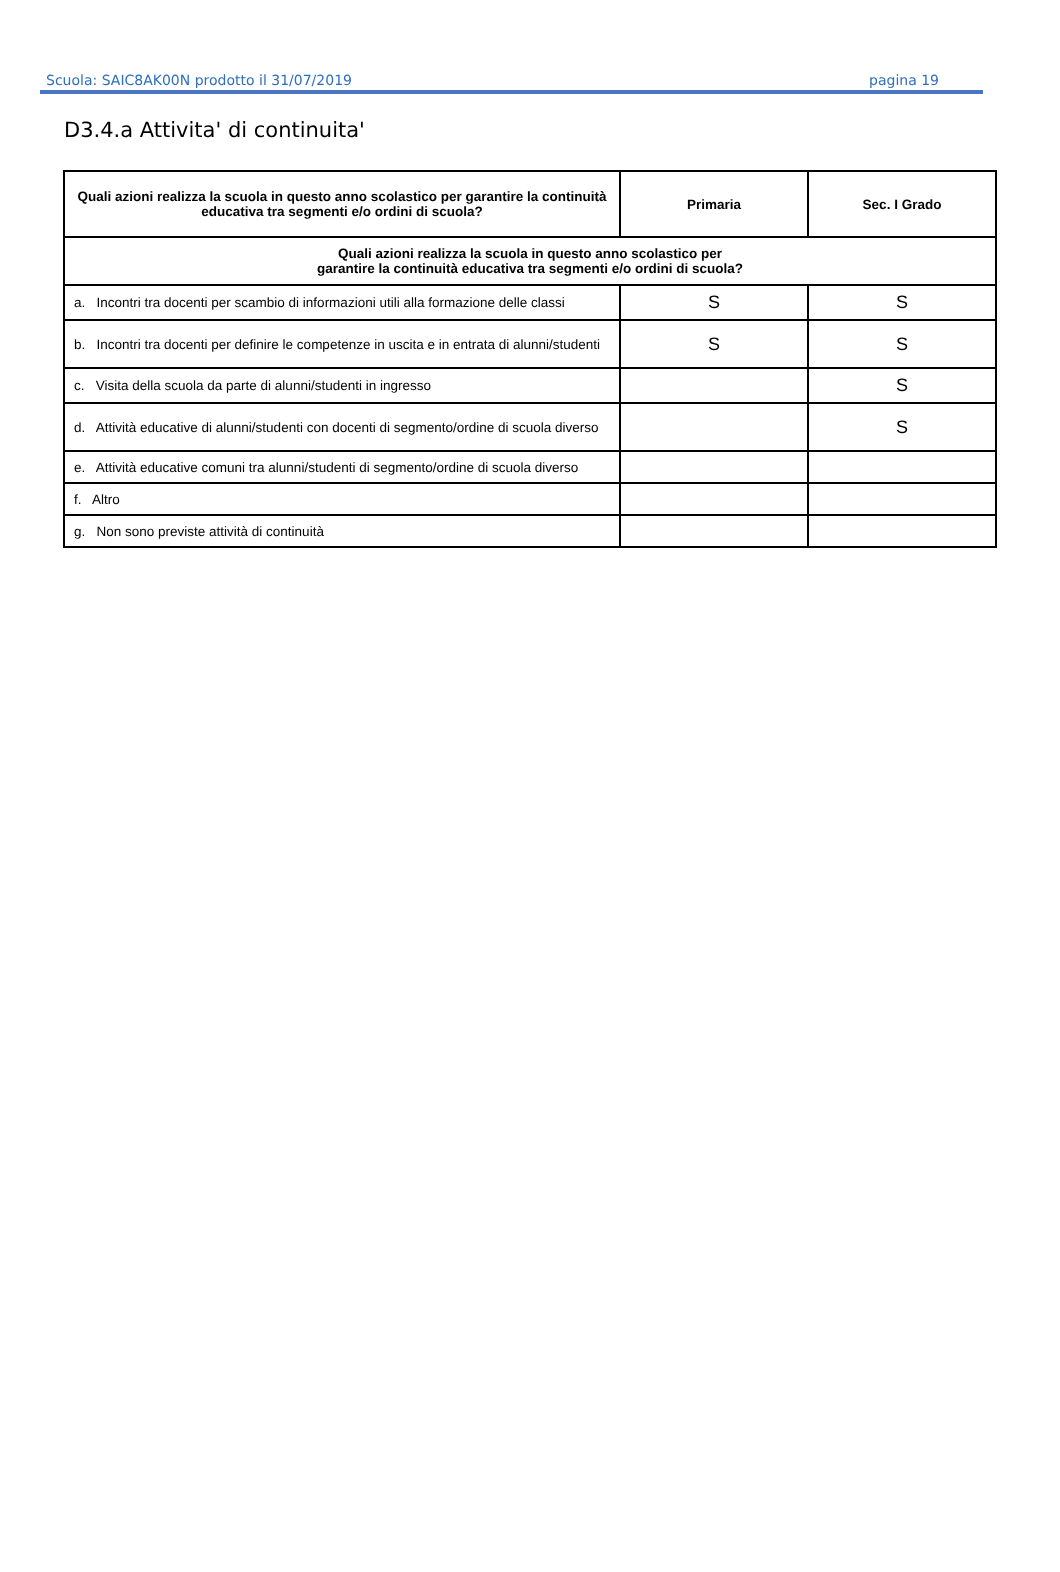Scuola: SAIC8AK00N prodotto il 31/07/2019 pagina 19
D3.4.a Attivita' di continuita'
| Quali azioni realizza la scuola in questo anno scolastico per garantire la continuità educativa tra segmenti e/o ordini di scuola? | Primaria | Sec. I Grado |
| --- | --- | --- |
| Quali azioni realizza la scuola in questo anno scolastico per garantire la continuità educativa tra segmenti e/o ordini di scuola? | | |
| a. Incontri tra docenti per scambio di informazioni utili alla formazione delle classi | S | S |
| b. Incontri tra docenti per definire le competenze in uscita e in entrata di alunni/studenti | S | S |
| c. Visita della scuola da parte di alunni/studenti in ingresso | | S |
| d. Attività educative di alunni/studenti con docenti di segmento/ordine di scuola diverso | | S |
| e. Attività educative comuni tra alunni/studenti di segmento/ordine di scuola diverso | | |
| f. Altro | | |
| g. Non sono previste attività di continuità | | |